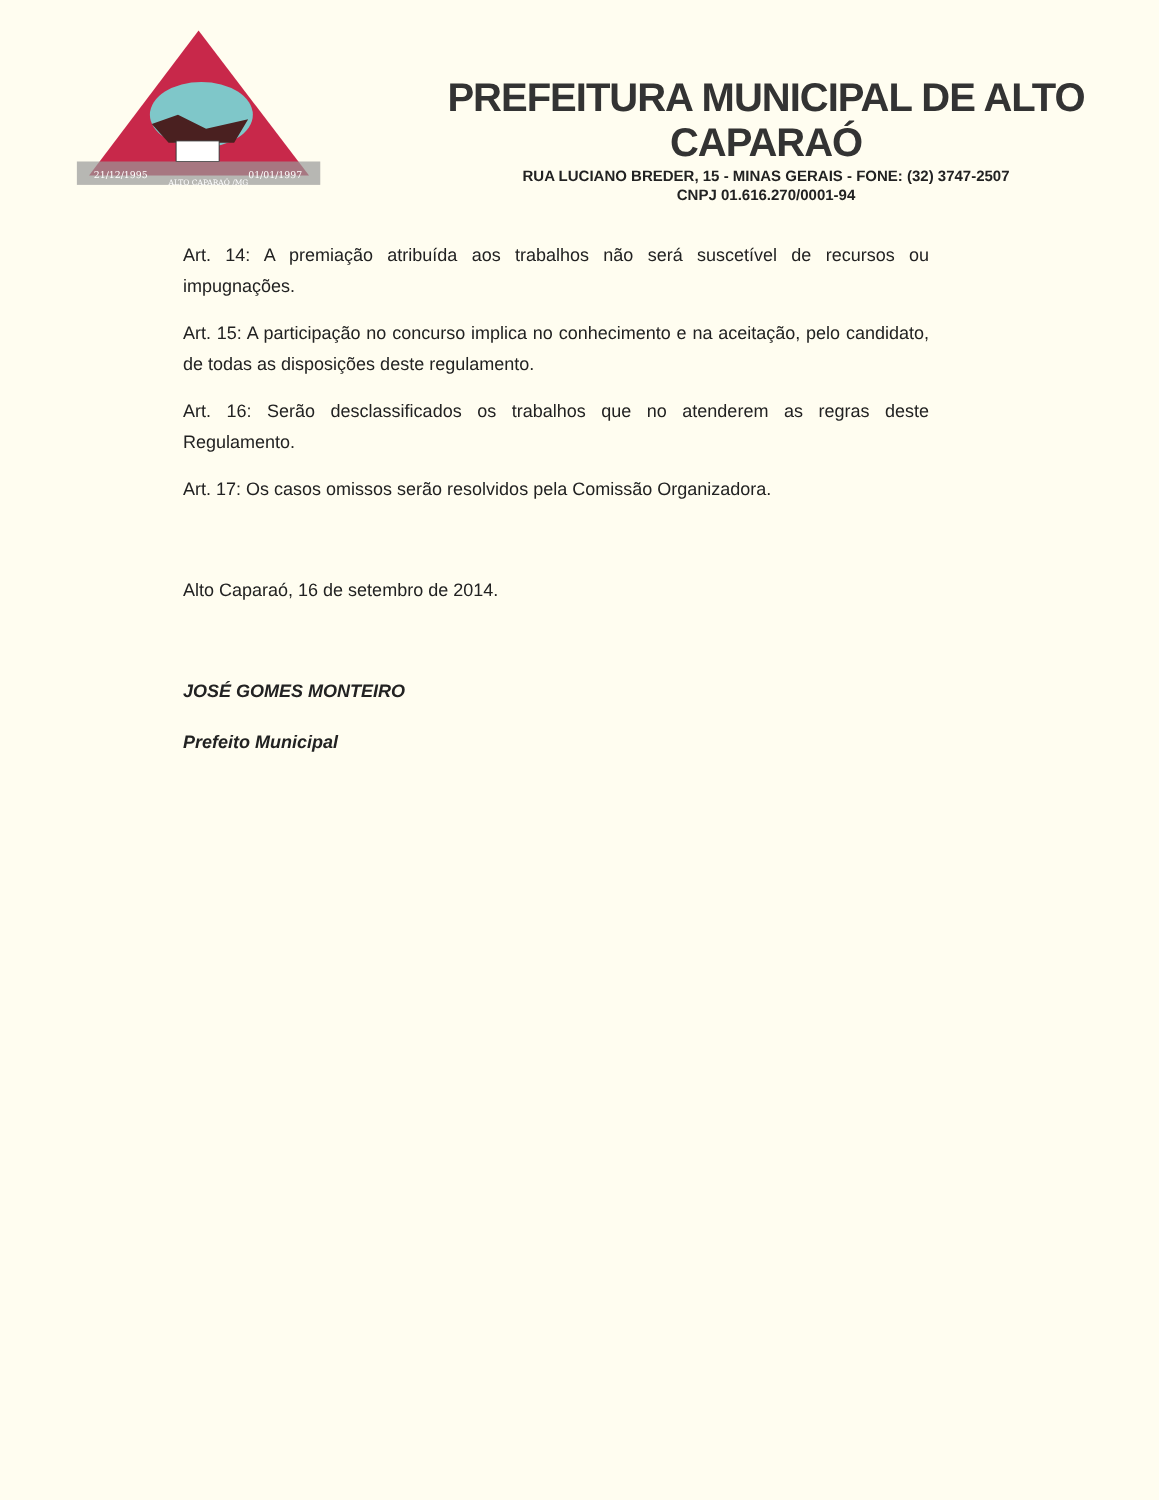21/12/1995
01/01/1997
ALTO CAPARAÓ /MG
PREFEITURA MUNICIPAL DE ALTO CAPARAÓ
RUA LUCIANO BREDER, 15 - MINAS GERAIS - FONE: (32) 3747-2507
CNPJ 01.616.270/0001-94
Art. 14: A premiação atribuída aos trabalhos não será suscetível de recursos ou impugnações.
Art. 15: A participação no concurso implica no conhecimento e na aceitação, pelo candidato, de todas as disposições deste regulamento.
Art. 16: Serão desclassificados os trabalhos que no atenderem as regras deste Regulamento.
Art. 17: Os casos omissos serão resolvidos pela Comissão Organizadora.
Alto Caparaó, 16 de setembro de 2014.
JOSÉ GOMES MONTEIRO
Prefeito Municipal